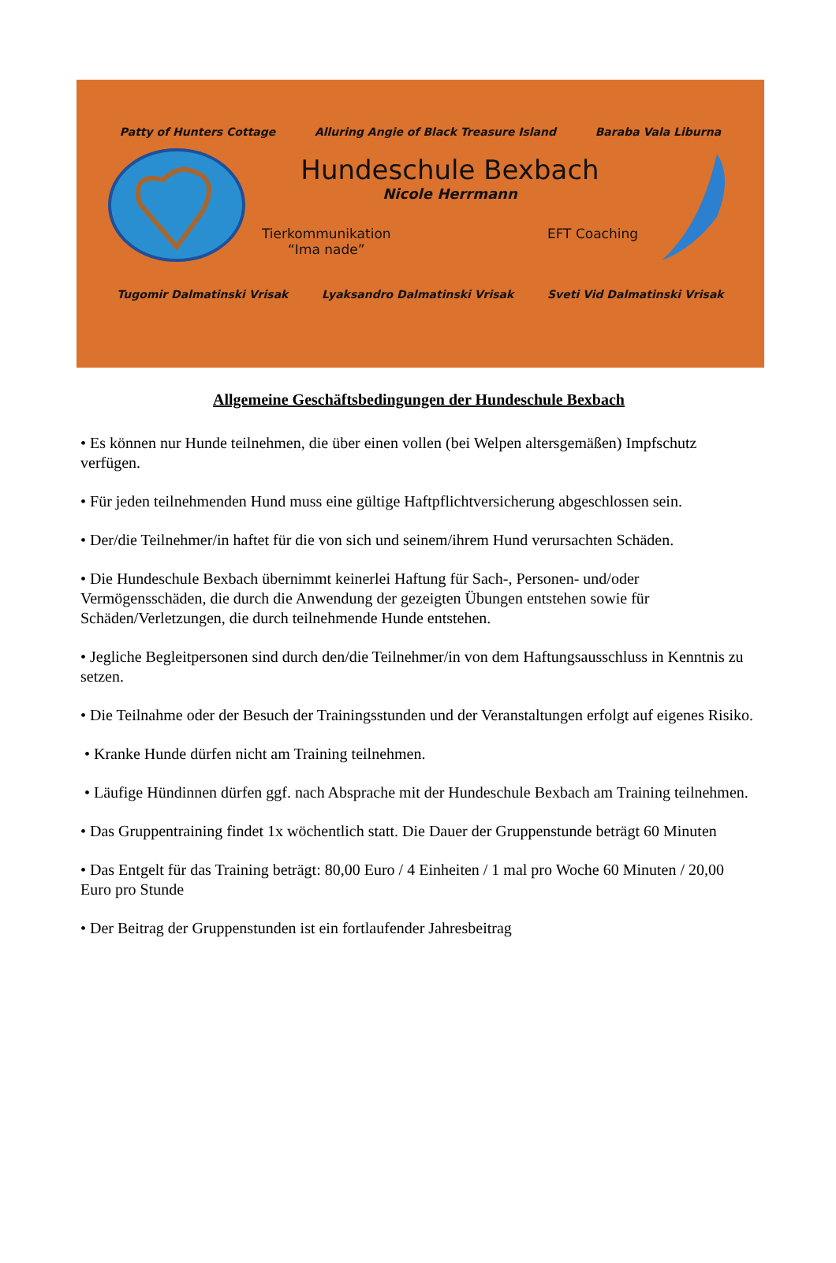Patty of Hunters Cottage Alluring Angie of Black Treasure Island Baraba Vala Liburna
Hundeschule Bexbach
Nicole Herrmann
Tierkommunikation
“Ima nade” EFT Coaching
Tugomir Dalmatinski Vrisak Lyaksandro Dalmatinski Vrisak Sveti Vid Dalmatinski Vrisak
Allgemeine Geschäftsbedingungen der Hundeschule Bexbach
• Es können nur Hunde teilnehmen, die über einen vollen (bei Welpen altersgemäßen) Impfschutz verfügen.
• Für jeden teilnehmenden Hund muss eine gültige Haftpflichtversicherung abgeschlossen sein.
• Der/die Teilnehmer/in haftet für die von sich und seinem/ihrem Hund verursachten Schäden.
• Die Hundeschule Bexbach übernimmt keinerlei Haftung für Sach-, Personen- und/oder Vermögensschäden, die durch die Anwendung der gezeigten Übungen entstehen sowie für Schäden/Verletzungen, die durch teilnehmende Hunde entstehen.
• Jegliche Begleitpersonen sind durch den/die Teilnehmer/in von dem Haftungsausschluss in Kenntnis zu setzen.
• Die Teilnahme oder der Besuch der Trainingsstunden und der Veranstaltungen erfolgt auf eigenes Risiko.
• Kranke Hunde dürfen nicht am Training teilnehmen.
• Läufige Hündinnen dürfen ggf. nach Absprache mit der Hundeschule Bexbach am Training teilnehmen.
• Das Gruppentraining findet 1x wöchentlich statt. Die Dauer der Gruppenstunde beträgt 60 Minuten
• Das Entgelt für das Training beträgt: 80,00 Euro / 4 Einheiten / 1 mal pro Woche 60 Minuten / 20,00 Euro pro Stunde
• Der Beitrag der Gruppenstunden ist ein fortlaufender Jahresbeitrag